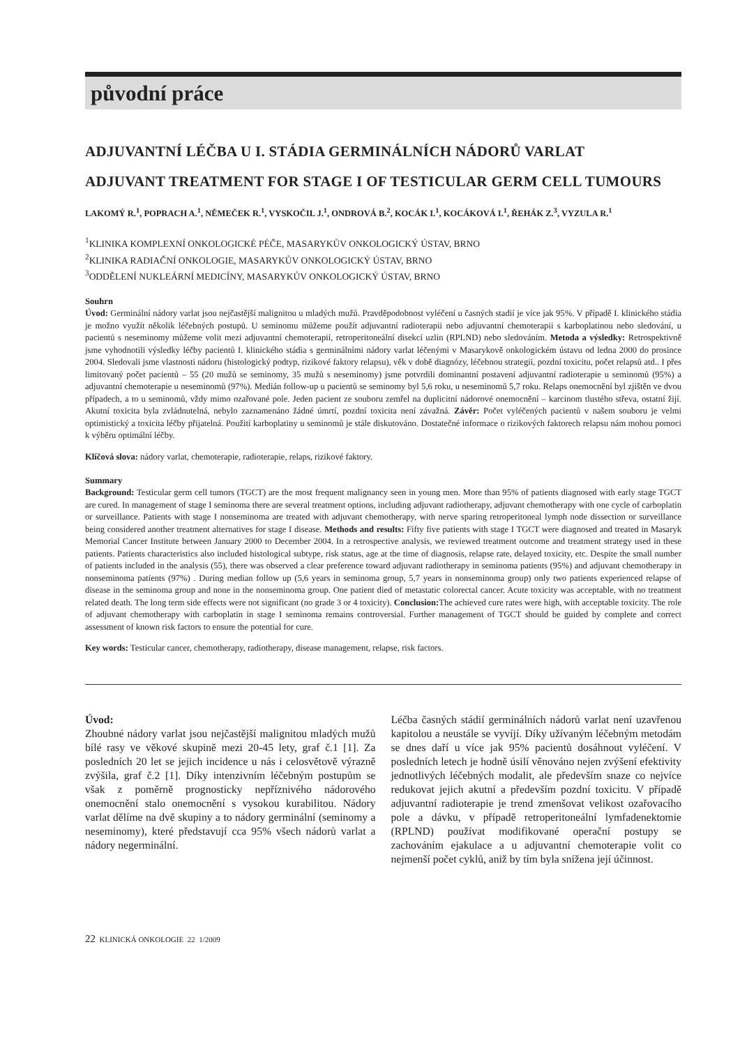původní práce
ADJUVANTNÍ LÉČBA U I. STÁDIA GERMINÁLNÍCH NÁDORŮ VARLAT
ADJUVANT TREATMENT FOR STAGE I OF TESTICULAR GERM CELL TUMOURS
LAKOMÝ R.<sup>1</sup>, POPRACH A.<sup>1</sup>, NĚMEČEK R.<sup>1</sup>, VYSKOČIL J.<sup>1</sup>, ONDROVÁ B.<sup>2</sup>, KOCÁK I.<sup>1</sup>, KOCÁKOVÁ I.<sup>1</sup>, ŘEHÁK Z.<sup>3</sup>, VYZULA R.<sup>1</sup>
<sup>1</sup> KLINIKA KOMPLEXNÍ ONKOLOGICKÉ PÉČE, MASARYKŮV ONKOLOGICKÝ ÚSTAV, BRNO
<sup>2</sup> KLINIKA RADIAČNÍ ONKOLOGIE, MASARYKŮV ONKOLOGICKÝ ÚSTAV, BRNO
<sup>3</sup> ODDĚLENÍ NUKLEÁRNÍ MEDICÍNY, MASARYKŮV ONKOLOGICKÝ ÚSTAV, BRNO
Souhrn
Úvod: Germinální nádory varlat jsou nejčastější malignitou u mladých mužů. Pravděpodobnost vyléčení u časných stadií je více jak 95%. V případě I. klinického stádia je možno využít několik léčebných postupů. U seminomu můžeme použít adjuvantní radioterapii nebo adjuvantní chemoterapii s karboplatinou nebo sledování, u pacientů s neseminomy můžeme volit mezi adjuvantní chemoterapií, retroperitoneální disekcí uzlin (RPLND) nebo sledováním. Metoda a výsledky: Retrospektivně jsme vyhodnotili výsledky léčby pacientů I. klinického stádia s germinálními nádory varlat léčenými v Masarykově onkologickém ústavu od ledna 2000 do prosince 2004. Sledovali jsme vlastnosti nádoru (histologický podtyp, rizikové faktory relapsu), věk v době diagnózy, léčebnou strategii, pozdní toxicitu, počet relapsů atd.. I přes limitovaný počet pacientů – 55 (20 mužů se seminomy, 35 mužů s neseminomy) jsme potvrdili dominantní postavení adjuvantní radioterapie u seminomů (95%) a adjuvantní chemoterapie u neseminomů (97%). Medián follow-up u pacientů se seminomy byl 5,6 roku, u neseminomů 5,7 roku. Relaps onemocnění byl zjištěn ve dvou případech, a to u seminomů, vždy mimo ozařované pole. Jeden pacient ze souboru zemřel na duplicitní nádorové onemocnění – karcinom tlustého střeva, ostatní žijí. Akutní toxicita byla zvládnutelná, nebylo zaznamenáno žádné úmrtí, pozdní toxicita není závažná. Závěr: Počet vyléčených pacientů v našem souboru je velmi optimistický a toxicita léčby přijatelná. Použití karboplatiny u seminomů je stále diskutováno. Dostatečné informace o rizikových faktorech relapsu nám mohou pomoci k výběru optimální léčby.
Klíčová slova: nádory varlat, chemoterapie, radioterapie, relaps, rizikové faktory.
Summary
Background: Testicular germ cell tumors (TGCT) are the most frequent malignancy seen in young men. More than 95% of patients diagnosed with early stage TGCT are cured. In management of stage I seminoma there are several treatment options, including adjuvant radiotherapy, adjuvant chemotherapy with one cycle of carboplatin or surveillance. Patients with stage I nonseminoma are treated with adjuvant chemotherapy, with nerve sparing retroperitoneal lymph node dissection or surveillance being considered another treatment alternatives for stage I disease. Methods and results: Fifty five patients with stage I TGCT were diagnosed and treated in Masaryk Memorial Cancer Institute between January 2000 to December 2004. In a retrospective analysis, we reviewed treatment outcome and treatment strategy used in these patients. Patients characteristics also included histological subtype, risk status, age at the time of diagnosis, relapse rate, delayed toxicity, etc. Despite the small number of patients included in the analysis (55), there was observed a clear preference toward adjuvant radiotherapy in seminoma patients (95%) and adjuvant chemotherapy in nonseminoma patients (97%) . During median follow up (5,6 years in seminoma group, 5,7 years in nonseminoma group) only two patients experienced relapse of disease in the seminoma group and none in the nonseminoma group. One patient died of metastatic colorectal cancer. Acute toxicity was acceptable, with no treatment related death. The long term side effects were not significant (no grade 3 or 4 toxicity). Conclusion: The achieved cure rates were high, with acceptable toxicity. The role of adjuvant chemotherapy with carboplatin in stage I seminoma remains controversial. Further management of TGCT should be guided by complete and correct assessment of known risk factors to ensure the potential for cure.
Key words: Testicular cancer, chemotherapy, radiotherapy, disease management, relapse, risk factors.
Úvod:
Zhoubné nádory varlat jsou nejčastější malignitou mladých mužů bílé rasy ve věkové skupině mezi 20-45 lety, graf č.1 [1]. Za posledních 20 let se jejich incidence u nás i celosvětově výrazně zvýšila, graf č.2 [1]. Díky intenzivním léčebným postupům se však z poměrně prognosticky nepříznivého nádorového onemocnění stalo onemocnění s vysokou kurabilitou. Nádory varlat dělíme na dvě skupiny a to nádory germinální (seminomy a neseminomy), které představují cca 95% všech nádorů varlat a nádory negerminální.
Léčba časných stádií germinálních nádorů varlat není uzavřenou kapitolou a neustále se vyvíjí. Díky užívaným léčebným metodám se dnes daří u více jak 95% pacientů dosáhnout vyléčení. V posledních letech je hodně úsilí věnováno nejen zvýšení efektivity jednotlivých léčebných modalit, ale především snaze co nejvíce redukovat jejich akutní a především pozdní toxicitu. V případě adjuvantní radioterapie je trend zmenšovat velikost ozařovacího pole a dávku, v případě retroperitoneální lymfadenektomie (RPLND) používat modifikované operační postupy se zachováním ejakulace a u adjuvantní chemoterapie volit co nejmenší počet cyklů, aniž by tím byla snížena její účinnost.
22 KLINICKÁ ONKOLOGIE 22 1/2009